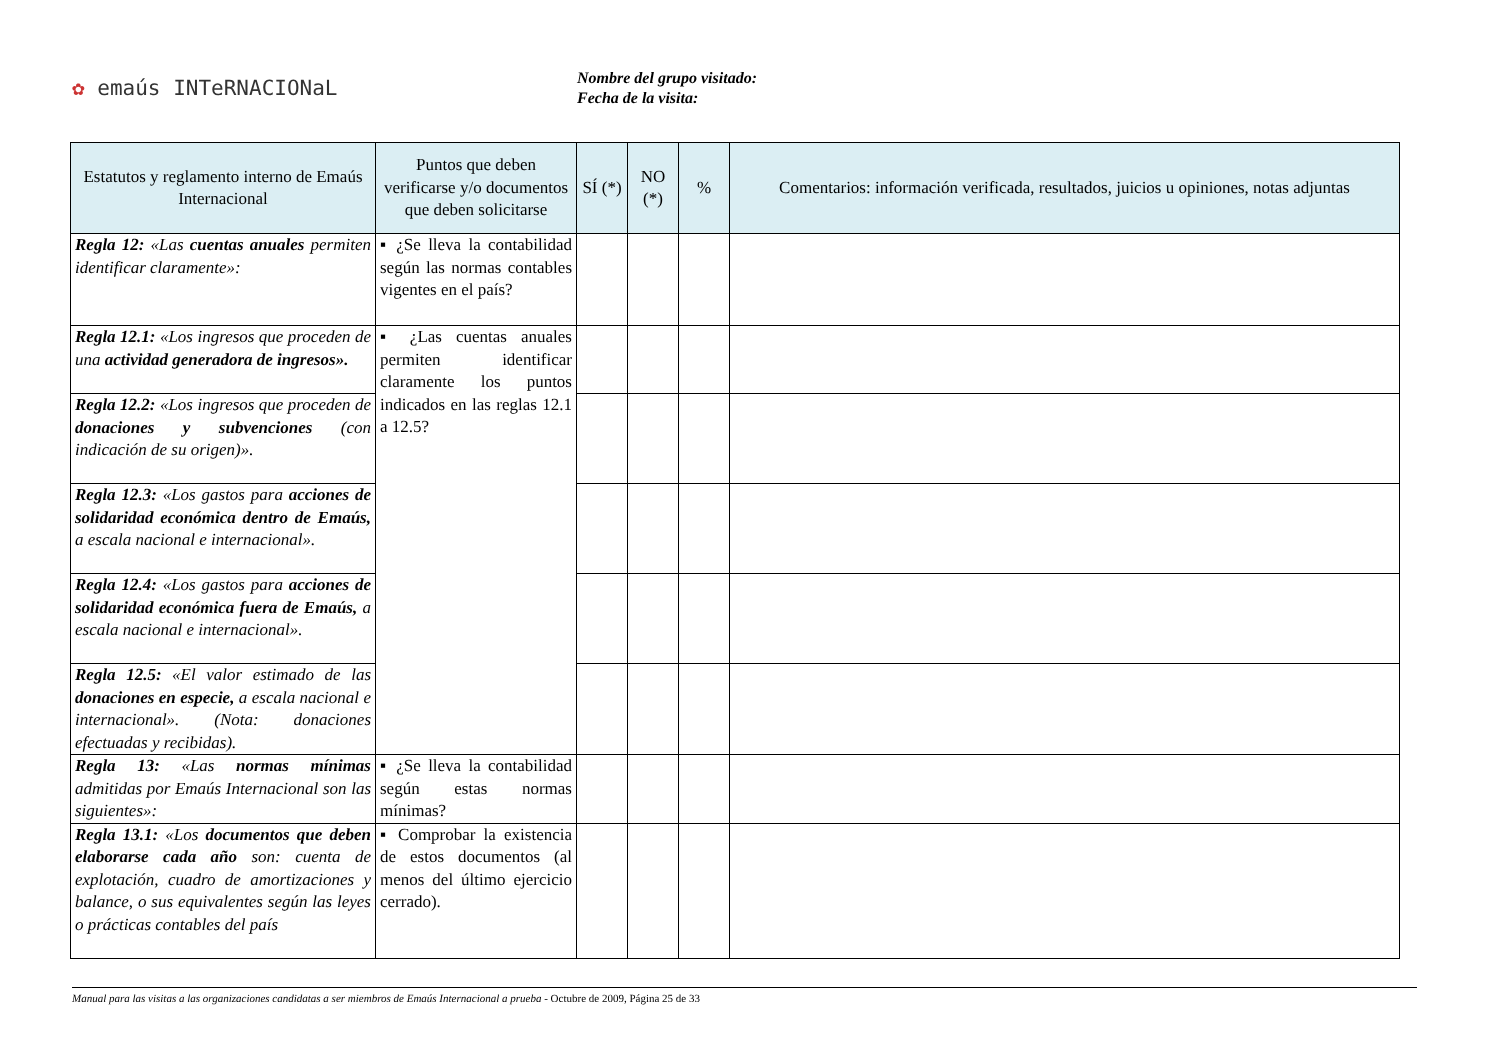✿ emaús INTeRNACIONaL
Nombre del grupo visitado:
Fecha de la visita:
| Estatutos y reglamento interno de Emaús Internacional | Puntos que deben verificarse y/o documentos que deben solicitarse | SÍ (*) | NO (*) | % | Comentarios: información verificada, resultados, juicios u opiniones, notas adjuntas |
| --- | --- | --- | --- | --- | --- |
| Regla 12: «Las cuentas anuales permiten identificar claramente»: | ▪ ¿Se lleva la contabilidad según las normas contables vigentes en el país? | | | | |
| Regla 12.1: «Los ingresos que proceden de una actividad generadora de ingresos». | ▪ ¿Las cuentas anuales permiten identificar claramente los puntos indicados en las reglas 12.1 a 12.5? | | | | |
| Regla 12.2: «Los ingresos que proceden de donaciones y subvenciones (con indicación de su origen)». | | | | | |
| Regla 12.3: «Los gastos para acciones de solidaridad económica dentro de Emaús, a escala nacional e internacional». | | | | | |
| Regla 12.4: «Los gastos para acciones de solidaridad económica fuera de Emaús, a escala nacional e internacional». | | | | | |
| Regla 12.5: «El valor estimado de las donaciones en especie, a escala nacional e internacional». (Nota: donaciones efectuadas y recibidas). | | | | | |
| Regla 13: «Las normas mínimas admitidas por Emaús Internacional son las siguientes»: | ▪ ¿Se lleva la contabilidad según estas normas mínimas? | | | | |
| Regla 13.1: «Los documentos que deben elaborarse cada año son: cuenta de explotación, cuadro de amortizaciones y balance, o sus equivalentes según las leyes o prácticas contables del país | ▪ Comprobar la existencia de estos documentos (al menos del último ejercicio cerrado). | | | | |
Manual para las visitas a las organizaciones candidatas a ser miembros de Emaús Internacional a prueba - Octubre de 2009, Página 25 de 33